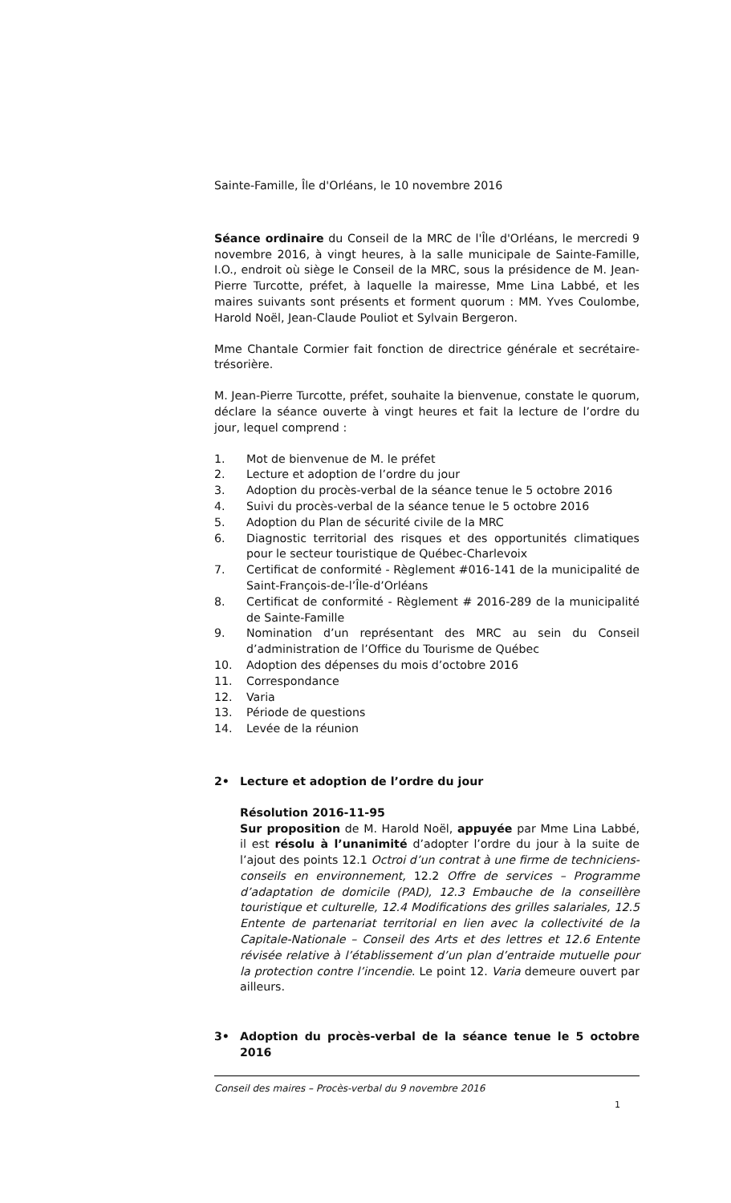Sainte-Famille, Île d'Orléans, le 10 novembre 2016
Séance ordinaire du Conseil de la MRC de l'Île d'Orléans, le mercredi 9 novembre 2016, à vingt heures, à la salle municipale de Sainte-Famille, I.O., endroit où siège le Conseil de la MRC, sous la présidence de M. Jean-Pierre Turcotte, préfet, à laquelle la mairesse, Mme Lina Labbé, et les maires suivants sont présents et forment quorum : MM. Yves Coulombe, Harold Noël, Jean-Claude Pouliot et Sylvain Bergeron.
Mme Chantale Cormier fait fonction de directrice générale et secrétaire-trésorière.
M. Jean-Pierre Turcotte, préfet, souhaite la bienvenue, constate le quorum, déclare la séance ouverte à vingt heures et fait la lecture de l’ordre du jour, lequel comprend :
1. Mot de bienvenue de M. le préfet
2. Lecture et adoption de l’ordre du jour
3. Adoption du procès-verbal de la séance tenue le 5 octobre 2016
4. Suivi du procès-verbal de la séance tenue le 5 octobre 2016
5. Adoption du Plan de sécurité civile de la MRC
6. Diagnostic territorial des risques et des opportunités climatiques pour le secteur touristique de Québec-Charlevoix
7. Certificat de conformité - Règlement #016-141 de la municipalité de Saint-François-de-l’Île-d’Orléans
8. Certificat de conformité - Règlement # 2016-289 de la municipalité de Sainte-Famille
9. Nomination d’un représentant des MRC au sein du Conseil d’administration de l’Office du Tourisme de Québec
10. Adoption des dépenses du mois d’octobre 2016
11. Correspondance
12. Varia
13. Période de questions
14. Levée de la réunion
2• Lecture et adoption de l’ordre du jour
Résolution 2016-11-95
Sur proposition de M. Harold Noël, appuyée par Mme Lina Labbé, il est résolu à l’unanimité d’adopter l’ordre du jour à la suite de l’ajout des points 12.1 Octroi d’un contrat à une firme de techniciens-conseils en environnement, 12.2 Offre de services – Programme d’adaptation de domicile (PAD), 12.3 Embauche de la conseillère touristique et culturelle, 12.4 Modifications des grilles salariales, 12.5 Entente de partenariat territorial en lien avec la collectivité de la Capitale-Nationale – Conseil des Arts et des lettres et 12.6 Entente révisée relative à l’établissement d’un plan d’entraide mutuelle pour la protection contre l’incendie. Le point 12. Varia demeure ouvert par ailleurs.
3• Adoption du procès-verbal de la séance tenue le 5 octobre 2016
Conseil des maires – Procès-verbal du 9 novembre 2016
1